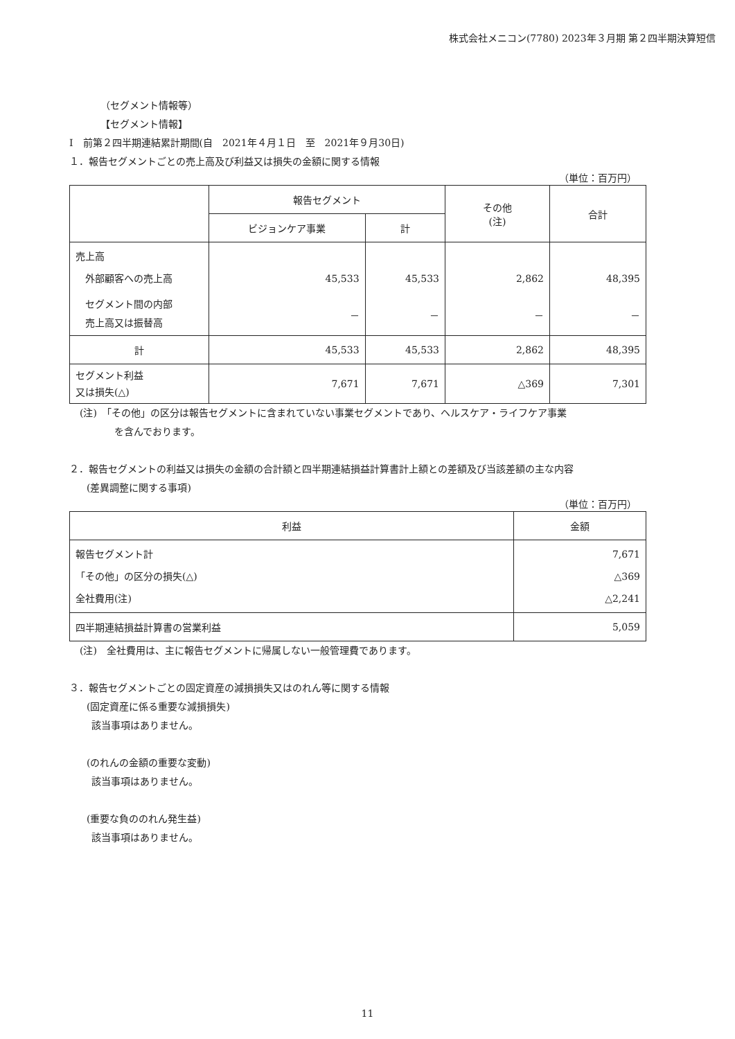株式会社メニコン(7780) 2023年３月期 第２四半期決算短信
（セグメント情報等）
【セグメント情報】
Ⅰ　前第２四半期連結累計期間(自　2021年４月１日　至　2021年９月30日)
１．報告セグメントごとの売上高及び利益又は損失の金額に関する情報
（単位：百万円）
| | 報告セグメント | | その他 (注) | 合計 |
| --- | --- | --- | --- | --- |
| | ビジョンケア事業 | 計 | | |
| 売上高 外部顧客への売上高 | 45,533 | 45,533 | 2,862 | 48,395 |
| セグメント間の内部 売上高又は振替高 | － | － | － | － |
| 計 | 45,533 | 45,533 | 2,862 | 48,395 |
| セグメント利益 又は損失(△) | 7,671 | 7,671 | △369 | 7,301 |
(注)　「その他」の区分は報告セグメントに含まれていない事業セグメントであり、ヘルスケア・ライフケア事業
を含んでおります。
２．報告セグメントの利益又は損失の金額の合計額と四半期連結損益計算書計上額との差額及び当該差額の主な内容
(差異調整に関する事項)
（単位：百万円）
| 利益 | 金額 |
| --- | --- |
| 報告セグメント計 「その他」の区分の損失(△) 全社費用(注) | 7,671 △369 △2,241 |
| 四半期連結損益計算書の営業利益 | 5,059 |
(注)　全社費用は、主に報告セグメントに帰属しない一般管理費であります。
３．報告セグメントごとの固定資産の減損損失又はのれん等に関する情報
(固定資産に係る重要な減損損失)
該当事項はありません。
(のれんの金額の重要な変動)
該当事項はありません。
(重要な負ののれん発生益)
該当事項はありません。
11